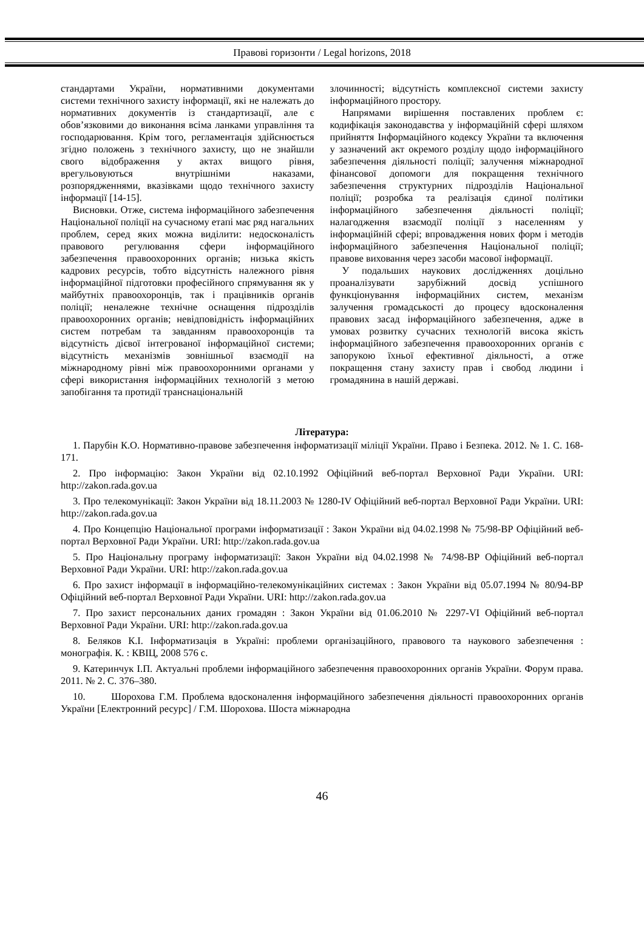Правові горизонти / Legal horizons, 2018
стандартами України, нормативними документами системи технічного захисту інформації, які не належать до нормативних документів із стандартизації, але є обов’язковими до виконання всіма ланками управління та господарювання. Крім того, регламентація здійснюється згідно положень з технічного захисту, що не знайшли свого відображення у актах вищого рівня, врегульовуються внутрішніми наказами, розпорядженнями, вказівками щодо технічного захисту інформації [14-15].
Висновки. Отже, система інформаційного забезпечення Національної поліції на сучасному етапі має ряд нагальних проблем, серед яких можна виділити: недосконалість правового регулювання сфери інформаційного забезпечення правоохоронних органів; низька якість кадрових ресурсів, тобто відсутність належного рівня інформаційної підготовки професійного спрямування як у майбутніх правоохоронців, так і працівників органів поліції; неналежне технічне оснащення підрозділів правоохоронних органів; невідповідність інформаційних систем потребам та завданням правоохоронців та відсутність дієвої інтегрованої інформаційної системи; відсутність механізмів зовнішньої взаємодії на міжнародному рівні між правоохоронними органами у сфері використання інформаційних технологій з метою запобігання та протидії транснаціональній
злочинності; відсутність комплексної системи захисту інформаційного простору.
Напрямами вирішення поставлених проблем є: кодифікація законодавства у інформаційній сфері шляхом прийняття Інформаційного кодексу України та включення у зазначений акт окремого розділу щодо інформаційного забезпечення діяльності поліції; залучення міжнародної фінансової допомоги для покращення технічного забезпечення структурних підрозділів Національної поліції; розробка та реалізація єдиної політики інформаційного забезпечення діяльності поліції; налагодження взаємодії поліції з населенням у інформаційній сфері; впровадження нових форм і методів інформаційного забезпечення Національної поліції; правове виховання через засоби масової інформації.
У подальших наукових дослідженнях доцільно проаналізувати зарубіжний досвід успішного функціонування інформаційних систем, механізм залучення громадськості до процесу вдосконалення правових засад інформаційного забезпечення, адже в умовах розвитку сучасних технологій висока якість інформаційного забезпечення правоохоронних органів є запорукою їхньої ефективної діяльності, а отже покращення стану захисту прав і свобод людини і громадянина в нашій державі.
Література:
1. Парубін К.О. Нормативно-правове забезпечення інформатизації міліції України. Право і Безпека. 2012. № 1. С. 168-171.
2. Про інформацію: Закон України від 02.10.1992 Офіційний веб-портал Верховної Ради України. URI: http://zakon.rada.gov.ua
3. Про телекомунікації: Закон України від 18.11.2003 № 1280-IV Офіційний веб-портал Верховної Ради України. URI: http://zakon.rada.gov.ua
4. Про Концепцію Національної програми інформатизації : Закон України від 04.02.1998 № 75/98-ВР Офіційний веб-портал Верховної Ради України. URI: http://zakon.rada.gov.ua
5. Про Національну програму інформатизації: Закон України від 04.02.1998 № 74/98-ВР Офіційний веб-портал Верховної Ради України. URI: http://zakon.rada.gov.ua
6. Про захист інформації в інформаційно-телекомунікаційних системах : Закон України від 05.07.1994 № 80/94-ВР Офіційний веб-портал Верховної Ради України. URI: http://zakon.rada.gov.ua
7. Про захист персональних даних громадян : Закон України від 01.06.2010 № 2297-VI Офіційний веб-портал Верховної Ради України. URI: http://zakon.rada.gov.ua
8. Беляков К.І. Інформатизація в Україні: проблеми організаційного, правового та наукового забезпечення : монографія. К. : КВІЦ, 2008 576 с.
9. Катеринчук І.П. Актуальні проблеми інформаційного забезпечення правоохоронних органів України. Форум права. 2011. № 2. С. 376–380.
10. Шорохова Г.М. Проблема вдосконалення інформаційного забезпечення діяльності правоохоронних органів України [Електронний ресурс] / Г.М. Шорохова. Шоста міжнародна
46